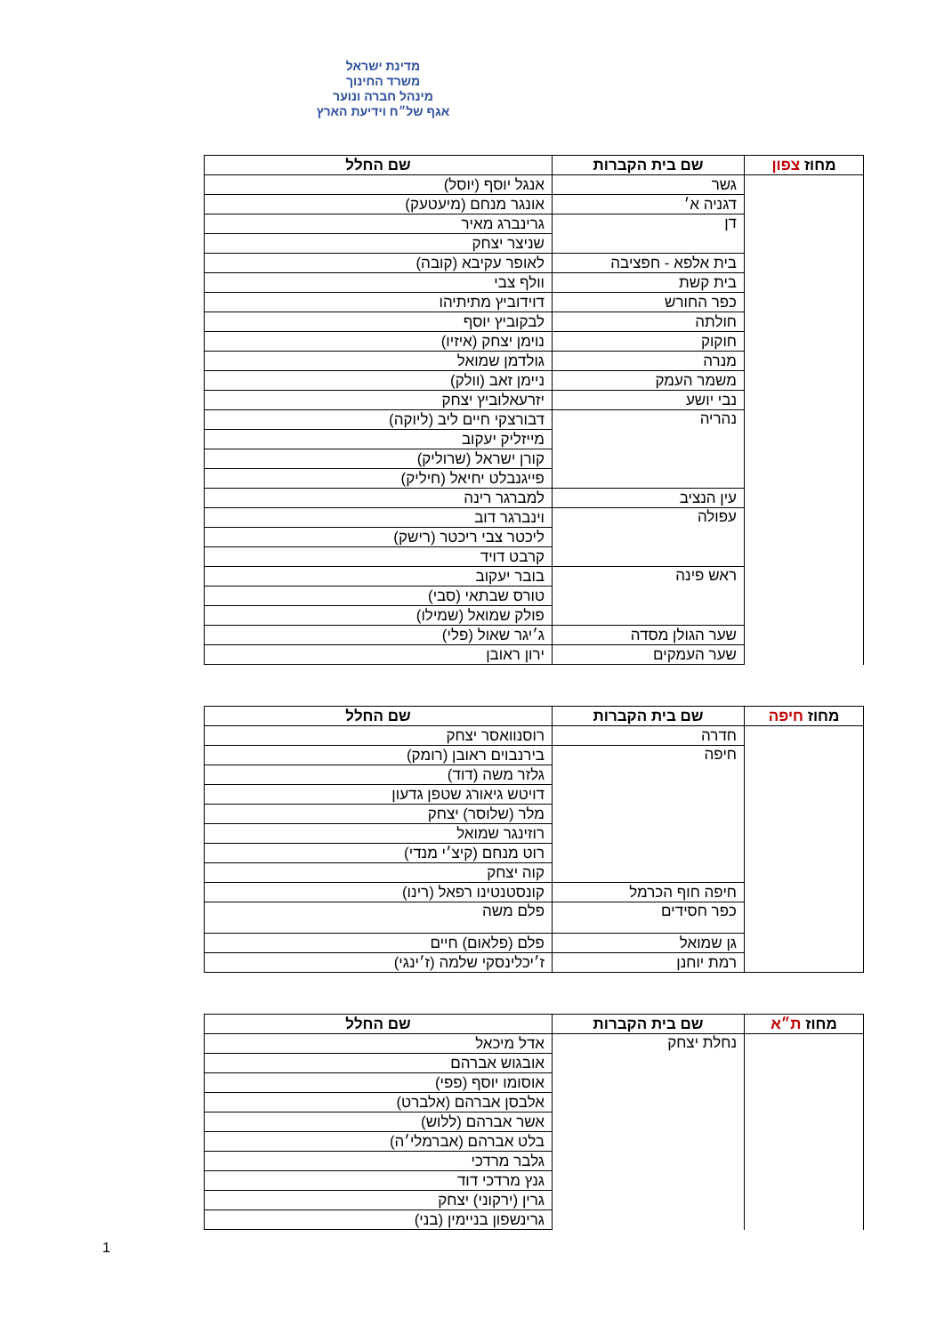מדינת ישראל
משרד החינוך
מינהל חברה ונוער
אגף של״ח וידיעת הארץ
| מחוז צפון | שם בית הקברות | שם החלל |
| --- | --- | --- |
| | גשר | אנגל יוסף (יוסל) |
| | דגניה א׳ | אונגר מנחם (מיעטעק) |
| | דן | גרינברג מאיר |
| | | שניצר יצחק |
| | בית אלפא - חפציבה | לאופר עקיבא (קובה) |
| | בית קשת | וולף צבי |
| | כפר החורש | דוידוביץ מתיתיהו |
| | חולתה | לבקוביץ יוסף |
| | חוקוק | נוימן יצחק (איזיו) |
| | מנרה | גולדמן שמואל |
| | משמר העמק | ניימן זאב (וולק) |
| | נבי יושע | יזרעאלוביץ יצחק |
| | נהריה | דבורצקי חיים ליב (ליוקה) |
| | | מייזליק יעקוב |
| | | קורן ישראל (שרוליק) |
| | | פייגנבלט יחיאל (חיליק) |
| | עין הנציב | למברגר רינה |
| | עפולה | וינברגר דוב |
| | | ליכטר צבי ריכטר (רישק) |
| | | קרבט דויד |
| | ראש פינה | בובר יעקוב |
| | | טורס שבתאי (סבי) |
| | | פולק שמואל (שמילו) |
| | שער הגולן מסדה | ג׳יגר שאול (פלי) |
| | שער העמקים | ירון ראובן |
| מחוז חיפה | שם בית הקברות | שם החלל |
| --- | --- | --- |
| | חדרה | רוסנוואסר יצחק |
| | חיפה | בירנבוים ראובן (רומק) |
| | | גלזר משה (דוד) |
| | | דויטש גיאורג שטפן גדעון |
| | | מלר (שלוסר) יצחק |
| | | רוזינגר שמואל |
| | | רוט מנחם (קיצ׳י מנדי) |
| | | קוה יצחק |
| | חיפה חוף הכרמל | קונסטנטינו רפאל (רינו) |
| | כפר חסידים | פלם משה |
| | גן שמואל | פלם (פלאום) חיים |
| | רמת יוחנן | ז׳יכלינסקי שלמה (ז׳ינגי) |
| מחוז ת״א | שם בית הקברות | שם החלל |
| --- | --- | --- |
| | נחלת יצחק | אדל מיכאל |
| | | אובגוש אברהם |
| | | אוסומו יוסף (פפי) |
| | | אלבסן אברהם (אלברט) |
| | | אשר אברהם (ללוש) |
| | | בלט אברהם (אברמלי׳ה) |
| | | גלבר מרדכי |
| | | גנץ מרדכי דוד |
| | | גרין (ירקוני) יצחק |
| | | גרינשפון בניימין (בני) |
1